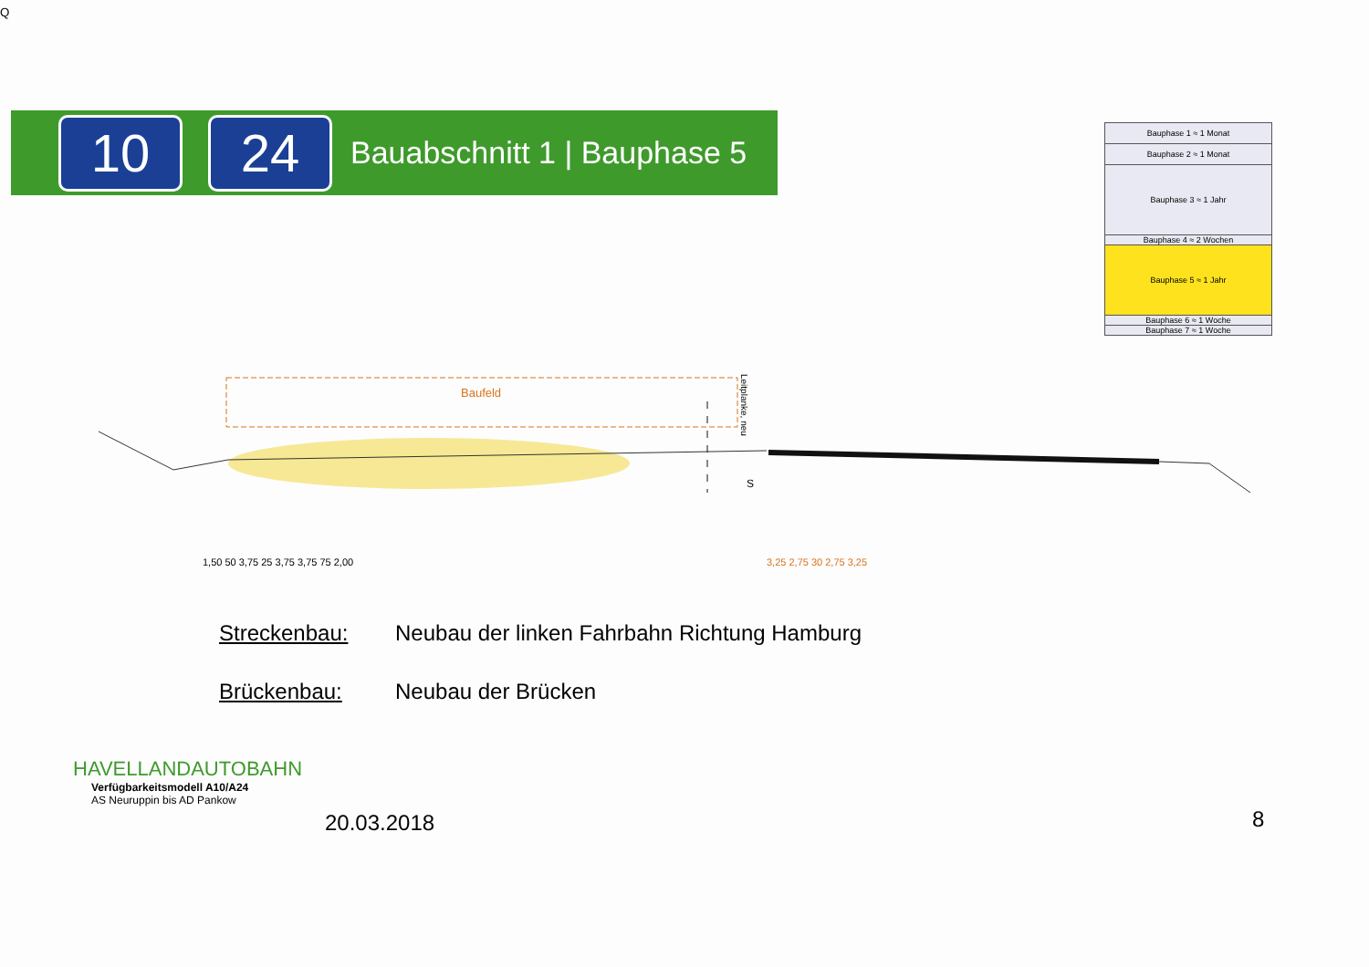10 24
Bauabschnitt 1 | Bauphase 5
| Bauphase 1 ≈ 1 Monat |
| Bauphase 2 ≈ 1 Monat |
| Bauphase 3 ≈ 1 Jahr |
| Bauphase 4 ≈ 2 Wochen |
| Bauphase 5 ≈ 1 Jahr |
| Bauphase 6 ≈ 1 Woche |
| Bauphase 7 ≈ 1 Woche |
Baufeld
Leitplanke, neu
SQ
1,50 50 3,75 25 3,75 3,75 75 2,00
3,25 2,75 30 2,75 3,25
Streckenbau: Neubau der linken Fahrbahn Richtung Hamburg
Brückenbau: Neubau der Brücken
HAVELLANDAUTOBAHN
Verfügbarkeitsmodell A10/A24
AS Neuruppin bis AD Pankow
20.03.2018 8